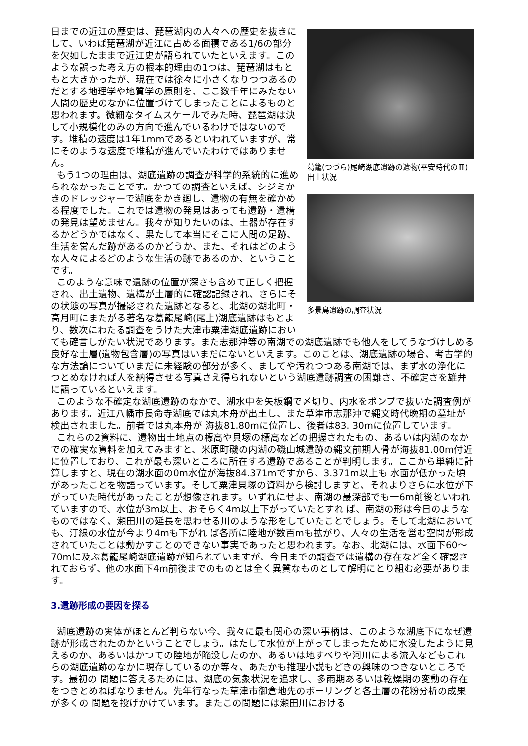葛籠(つづら)尾崎湖底遺跡の遺物(平安時代の皿)出土状況
多景島遺跡の調査状況
日までの近江の歴史は、琵琶湖内の人々への歴史を抜きにして、いわば琵琶湖が近江に占める面積である1/6の部分を欠如したままで近江史が語られていたといえます。このような誤った考え方の根本的理由の1つは、琵琶湖はもともと大きかったが、現在では徐々に小さくなりつつあるのだとする地理学や地質学の原則を、ここ数千年にみたない人間の歴史のなかに位置づけてしまったことによるものと思われます。微細なタイムスケールでみた時、琵琶湖は決して小規模化のみの方向で進んでいるわけではないのです。堆積の速度は1年1mmであるといわれていますが、常にそのような速度で堆積が進んでいたわけではありません。
もう1つの理由は、湖底遺跡の調査が科学的系統的に進められなかったことです。かつての調査といえば、シジミかきのドレッジャーで湖底をかき廻し、遺物の有無を確かめる程度でした。これでは遺物の発見はあっても遺跡・遺構の発見は望めません。我々が知りたいのは、土器が存在するかどうかではなく、果たして本当にそこに人間の足跡、生活を営んだ跡があるのかどうか、また、それはどのような人々によるどのような生活の跡であるのか、ということです。
このような意味で遺跡の位置が深さも含めて正しく把握され、出土遺物、遺構が土層的に確認記録され、さらにその状態の写真が撮影された遺跡となると、北湖の湖北町・高月町にまたがる著名な葛籠尾崎(尾上)湖底遺跡はもとより、数次にわたる調査をうけた大津市粟津湖底遺跡においても確言しがたい状況であります。また志那沖等の南湖での湖底遺跡でも他人をしてうなづけしめる良好な土層(遺物包含層)の写真はいまだにないといえます。このことは、湖底遺跡の場合、考古学的な方法論についていまだに未経験の部分が多く、ましてや汚れつつある南湖では、まず水の浄化につとめなければ人を納得させる写真さえ得られないという湖底遺跡調査の困難さ、不確定さを雄弁に語っているといえます。
このような不確定な湖底遺跡のなかで、湖水中を矢板鋼で〆切り、内水をポンプで抜いた調査例があります。近江八幡市長命寺湖底では丸木舟が出土し、また草津市志那沖で縄文時代晩期の墓址が検出されました。前者では丸本舟が 海抜81.80mに位置し、後者は83. 30mに位置しています。
これらの2資料に、遺物出土地点の標高や貝塚の標高などの把握されたもの、あるいは内湖のなかでの確実な資料を加えてみますと、米原町磯の内湖の磯山城遺跡の縄文前期人骨が海抜81.00m付近に位置しており、これが最も深いところに所在すろ遺跡であることが判明します。ここから単純に計算しますと、現在の湖水面の0m水位が海抜84.371mですから、3.371m以上も 水面が低かった頃があったことを物語っています。そして粟津貝塚の資料から検討しますと、それよりさらに水位が下がっていた時代があったことが想像されます。いずれにせよ、南湖の最深部でも一6m前後といわれていますので、水位が3m以上、おそらく4m以上下がっていたとすれ ば、南湖の形は今日のようなものではなく、瀬田川の延長を思わせる川のような形をしていたことでしょう。そして北湖においても、汀線の水位が今より4mも下がれ ば各所に陸地が数百mも拡がり、人々の生活を営む空間が形成されていたことは動かすことのできない事実であったと思われます。なお、北湖には、水面下60～70mに及ぶ葛籠尾崎湖底遺跡が知られていますが、今日までの調査では遺構の存在など全く確認されておらず、他の水面下4m前後までのものとは全く異質なものとして解明にとり組む必要があります。
3.遺跡形成の要因を探る
湖底遺跡の実体がほとんど判らない今、我々に最も関心の深い事柄は、このような湖底下になぜ遺跡が形成されたのかということでしょう。はたして水位が上がってしまったために水没したように見えるのか、あるいはかつての陸地が陥没したのか、あるいは地すべりや河川による流入などもこれらの湖底遺跡のなかに現存しているのか等々、あたかも推理小説もどきの興味のつきないところです。最初の 問題に答えるためには、湖底の気象状況を追求し、多雨期あるいは乾燥期の変動の存在をつきとめねばなりません。先年行なった草津市御倉地先のボーリングと各土層の花粉分析の成果が多くの 問題を投げかけています。またこの問題には瀬田川における